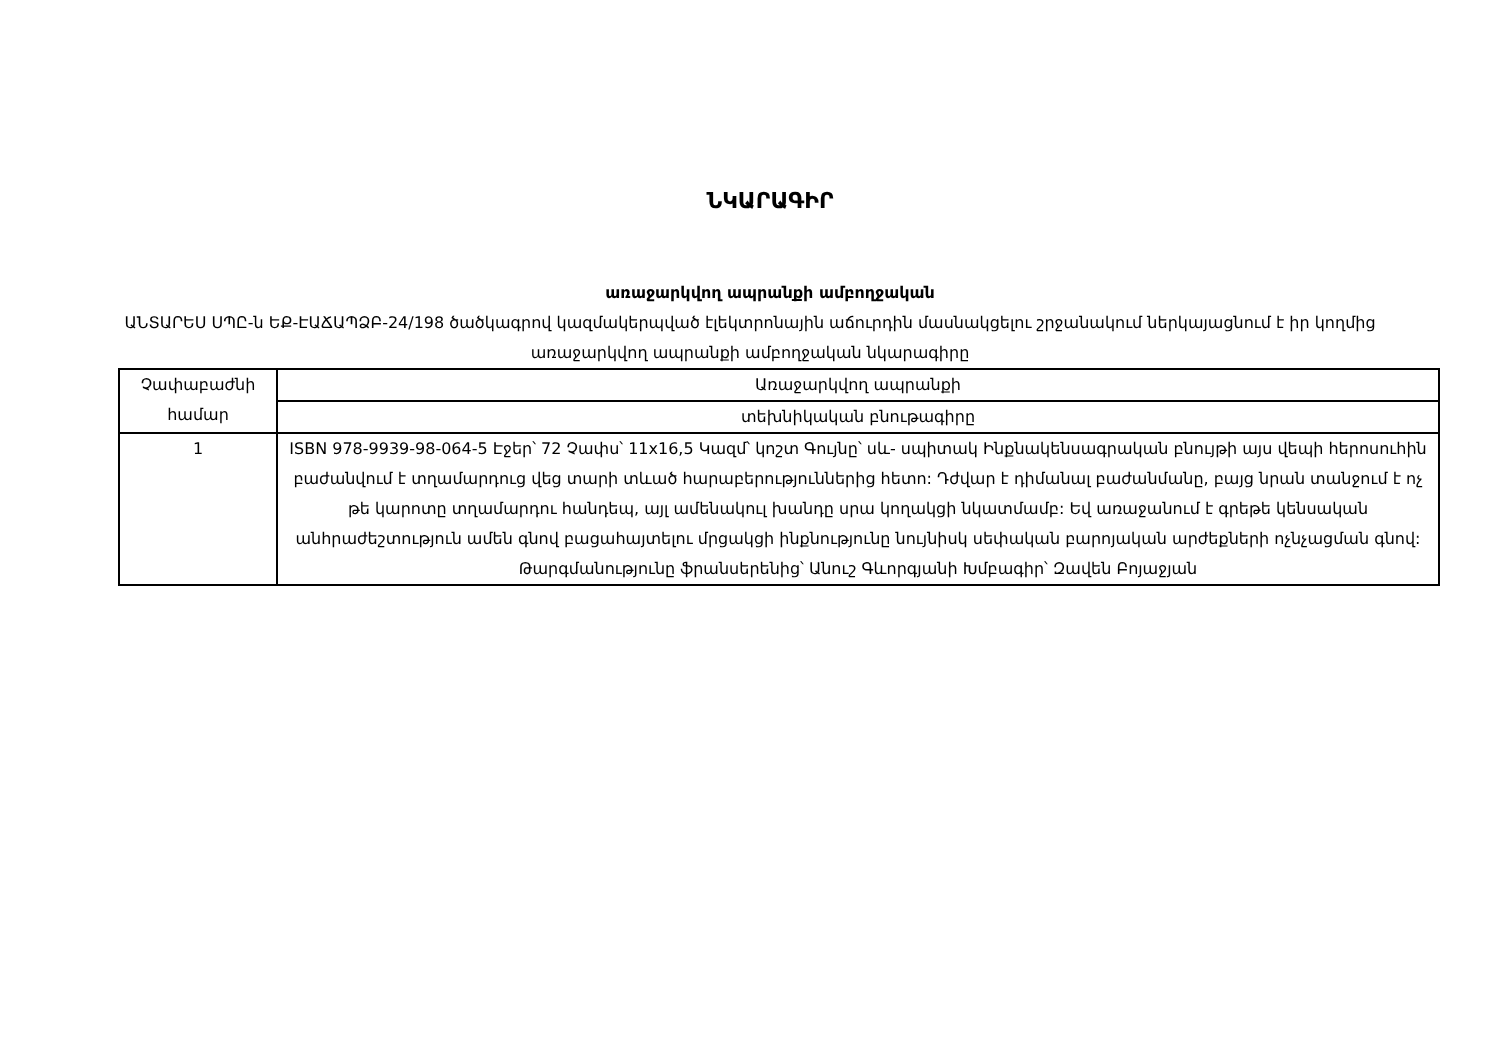ՆԿԱՐԱԳԻՐ
առաջարկվող ապրանքի ամբողջական
ԱՆՏԱՐԵՍ ՍՊԸ-ն ԵՔ-ԷԱՃԱՊՁԲ-24/198 ծածկագրով կազմակերպված էլեկտրոնային աճուրդին մասնակցելու շրջանակում ներկայացնում է իր կողմից առաջարկվող ապրանքի ամբողջական նկարագիրը
| Չափաբաժնի համար | Առաջարկվող ապրանքի |
| | տեխնիկական բնութագիրը |
| 1 | ISBN 978-9939-98-064-5 Էջեր՝ 72 Չափս՝ 11x16,5 Կազմ՝ կոշտ Գույնը՝ սև- սպիտակ Ինքնակենսագրական բնույթի այս վեպի հերոսուհին բաժանվում է տղամարդուց վեց տարի տևած հարաբերություններից հետո: Դժվար է դիմանալ բաժանմանը, բայց նրան տանջում է ոչ թե կարոտը տղամարդու հանդեպ, այլ ամենակուլ խանդը սրա կողակցի նկատմամբ: Եվ առաջանում է գրեթե կենսական անհրաժեշտություն ամեն գնով բացահայտելու մրցակցի ինքնությունը նույնիսկ սեփական բարոյական արժեքների ոչնչացման գնով: Թարգմանությունը ֆրանսերենից՝ Անուշ Գևորգյանի Խմբագիր՝ Զավեն Բոյաջյան |